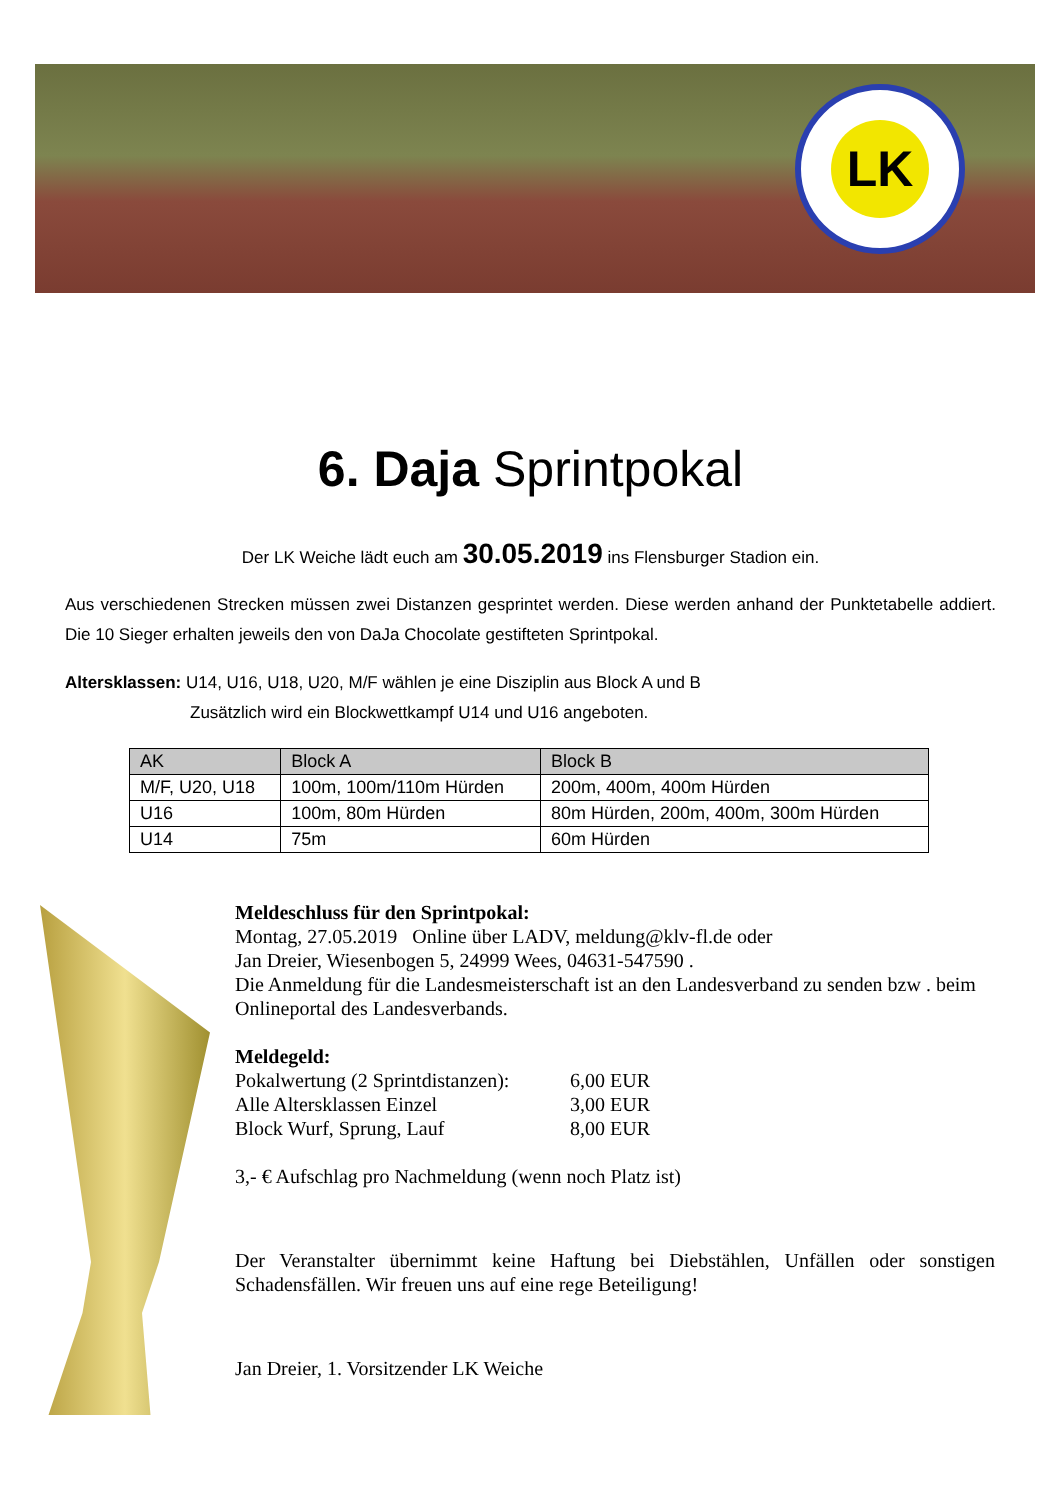LK
6. Daja Sprintpokal
Der LK Weiche lädt euch am 30.05.2019 ins Flensburger Stadion ein.
Aus verschiedenen Strecken müssen zwei Distanzen gesprintet werden. Diese werden anhand der Punktetabelle addiert. Die 10 Sieger erhalten jeweils den von DaJa Chocolate gestifteten Sprintpokal.
Altersklassen: U14, U16, U18, U20, M/F wählen je eine Disziplin aus Block A und B
Zusätzlich wird ein Blockwettkampf U14 und U16 angeboten.
| AK | Block A | Block B |
| --- | --- | --- |
| M/F, U20, U18 | 100m, 100m/110m Hürden | 200m, 400m, 400m Hürden |
| U16 | 100m, 80m Hürden | 80m Hürden, 200m, 400m, 300m Hürden |
| U14 | 75m | 60m Hürden |
Meldeschluss für den Sprintpokal:
Montag, 27.05.2019 Online über LADV, meldung@klv-fl.de oder
Jan Dreier, Wiesenbogen 5, 24999 Wees, 04631-547590 .
Die Anmeldung für die Landesmeisterschaft ist an den Landesverband zu senden bzw . beim Onlineportal des Landesverbands.
Meldegeld:
Pokalwertung (2 Sprintdistanzen): 6,00 EUR
Alle Altersklassen Einzel 3,00 EUR
Block Wurf, Sprung, Lauf 8,00 EUR
3,- € Aufschlag pro Nachmeldung (wenn noch Platz ist)
Der Veranstalter übernimmt keine Haftung bei Diebstählen, Unfällen oder sonstigen Schadensfällen. Wir freuen uns auf eine rege Beteiligung!
Jan Dreier, 1. Vorsitzender LK Weiche